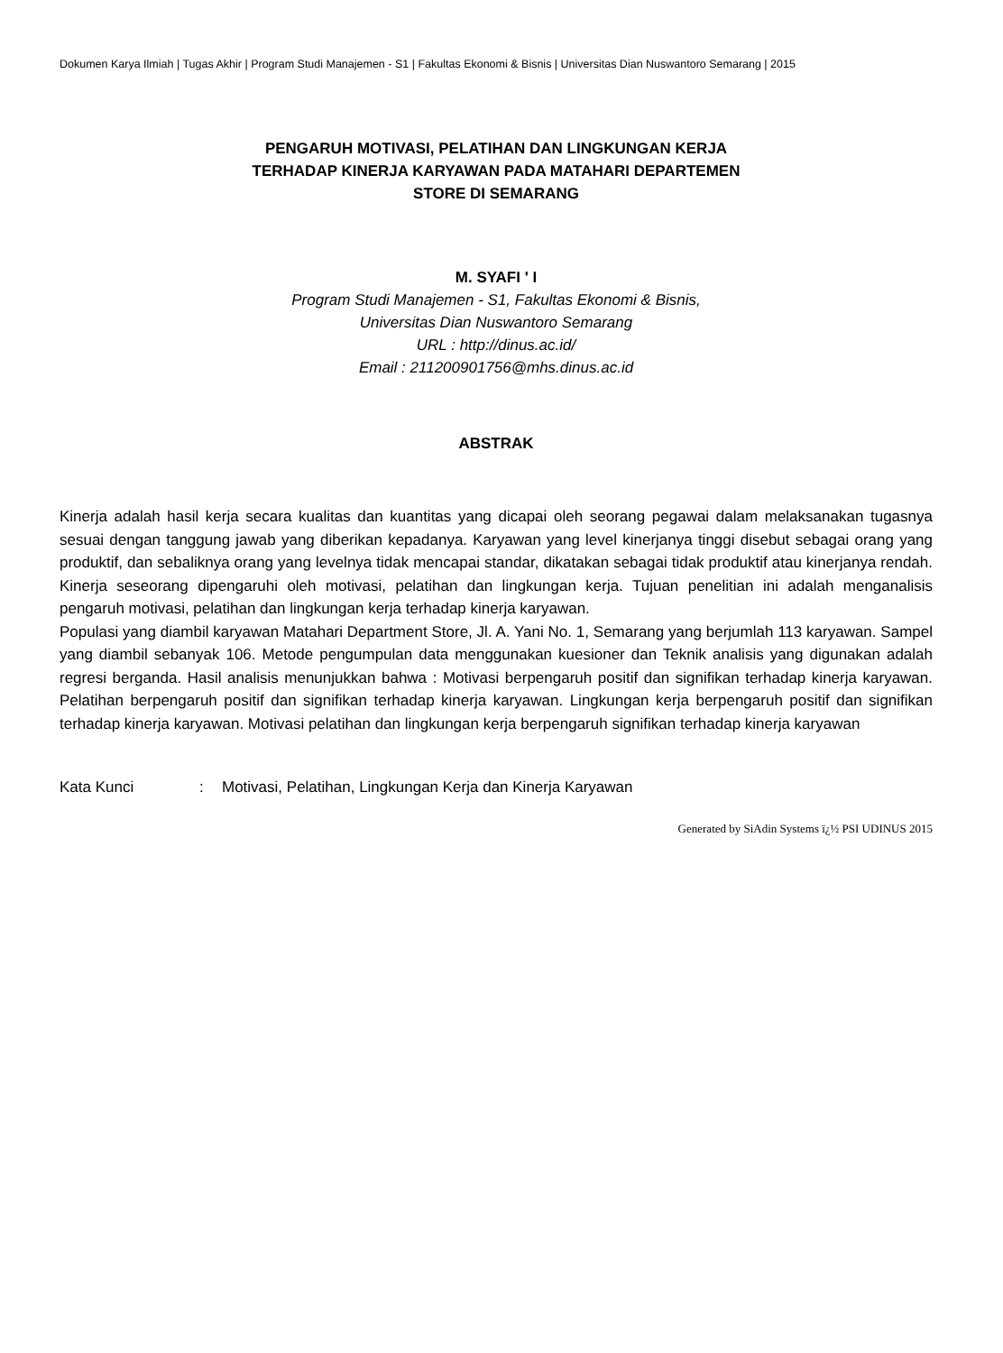Dokumen Karya Ilmiah | Tugas Akhir | Program Studi Manajemen - S1 | Fakultas Ekonomi & Bisnis | Universitas Dian Nuswantoro Semarang | 2015
PENGARUH MOTIVASI, PELATIHAN DAN LINGKUNGAN KERJA
TERHADAP KINERJA KARYAWAN PADA MATAHARI DEPARTEMEN
STORE DI SEMARANG
M. SYAFI ' I
Program Studi Manajemen - S1, Fakultas Ekonomi & Bisnis,
Universitas Dian Nuswantoro Semarang
URL : http://dinus.ac.id/
Email : 211200901756@mhs.dinus.ac.id
ABSTRAK
Kinerja adalah hasil kerja secara kualitas dan kuantitas yang dicapai oleh seorang pegawai dalam melaksanakan tugasnya sesuai dengan tanggung jawab yang diberikan kepadanya. Karyawan yang level kinerjanya tinggi disebut sebagai orang yang produktif, dan sebaliknya orang yang levelnya tidak mencapai standar, dikatakan sebagai tidak produktif atau kinerjanya rendah. Kinerja seseorang dipengaruhi oleh motivasi, pelatihan dan lingkungan kerja. Tujuan penelitian ini adalah menganalisis pengaruh motivasi, pelatihan dan lingkungan kerja terhadap kinerja karyawan.
Populasi yang diambil karyawan Matahari Department Store, Jl. A. Yani No. 1, Semarang yang berjumlah 113 karyawan. Sampel yang diambil sebanyak 106. Metode pengumpulan data menggunakan kuesioner dan Teknik analisis yang digunakan adalah regresi berganda. Hasil analisis menunjukkan bahwa : Motivasi berpengaruh positif dan signifikan terhadap kinerja karyawan. Pelatihan berpengaruh positif dan signifikan terhadap kinerja karyawan. Lingkungan kerja berpengaruh positif dan signifikan terhadap kinerja karyawan. Motivasi pelatihan dan lingkungan kerja berpengaruh signifikan terhadap kinerja karyawan
Kata Kunci : Motivasi, Pelatihan, Lingkungan Kerja dan Kinerja Karyawan
Generated by SiAdin Systems ï¿½ PSI UDINUS 2015